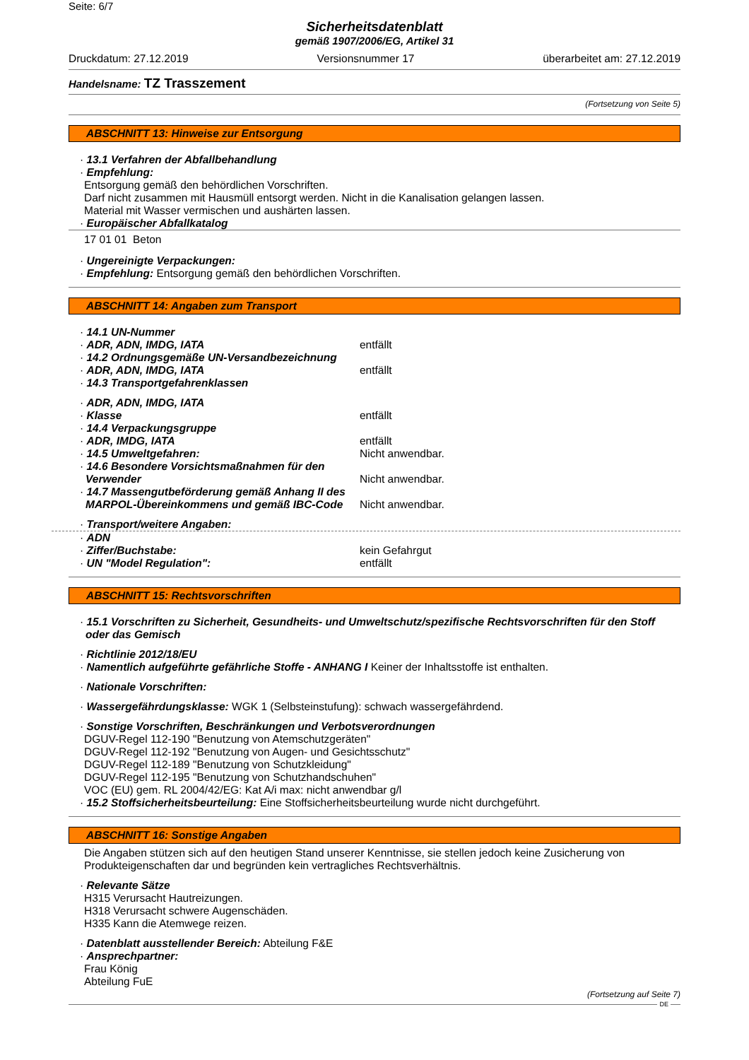Seite: 6/7
Sicherheitsdatenblatt
gemäß 1907/2006/EG, Artikel 31
Druckdatum: 27.12.2019 Versionsnummer 17 überarbeitet am: 27.12.2019
Handelsname: TZ Trasszement
(Fortsetzung von Seite 5)
ABSCHNITT 13: Hinweise zur Entsorgung
· 13.1 Verfahren der Abfallbehandlung
· Empfehlung:
Entsorgung gemäß den behördlichen Vorschriften.
Darf nicht zusammen mit Hausmüll entsorgt werden. Nicht in die Kanalisation gelangen lassen.
Material mit Wasser vermischen und aushärten lassen.
· Europäischer Abfallkatalog
17 01 01 Beton
· Ungereinigte Verpackungen:
· Empfehlung: Entsorgung gemäß den behördlichen Vorschriften.
ABSCHNITT 14: Angaben zum Transport
· 14.1 UN-Nummer
· ADR, ADN, IMDG, IATA entfällt
· 14.2 Ordnungsgemäße UN-Versandbezeichnung
· ADR, ADN, IMDG, IATA entfällt
· 14.3 Transportgefahrenklassen
· ADR, ADN, IMDG, IATA
· Klasse entfällt
· 14.4 Verpackungsgruppe
· ADR, IMDG, IATA entfällt
· 14.5 Umweltgefahren: Nicht anwendbar.
· 14.6 Besondere Vorsichtsmaßnahmen für den Verwender
Nicht anwendbar.
· 14.7 Massengutbeförderung gemäß Anhang II des MARPOL-Übereinkommens und gemäß IBC-Code
Nicht anwendbar.
· Transport/weitere Angaben:
· ADN
· Ziffer/Buchstabe: kein Gefahrgut
· UN "Model Regulation": entfällt
ABSCHNITT 15: Rechtsvorschriften
· 15.1 Vorschriften zu Sicherheit, Gesundheits- und Umweltschutz/spezifische Rechtsvorschriften für den Stoff oder das Gemisch
· Richtlinie 2012/18/EU
· Namentlich aufgeführte gefährliche Stoffe - ANHANG I Keiner der Inhaltsstoffe ist enthalten.
· Nationale Vorschriften:
· Wassergefährdungsklasse: WGK 1 (Selbsteinstufung): schwach wassergefährdend.
· Sonstige Vorschriften, Beschränkungen und Verbotsverordnungen
DGUV-Regel 112-190 "Benutzung von Atemschutzgeräten"
DGUV-Regel 112-192 "Benutzung von Augen- und Gesichtsschutz"
DGUV-Regel 112-189 "Benutzung von Schutzkleidung"
DGUV-Regel 112-195 "Benutzung von Schutzhandschuhen"
VOC (EU) gem. RL 2004/42/EG: Kat A/i max: nicht anwendbar g/l
· 15.2 Stoffsicherheitsbeurteilung: Eine Stoffsicherheitsbeurteilung wurde nicht durchgeführt.
ABSCHNITT 16: Sonstige Angaben
Die Angaben stützen sich auf den heutigen Stand unserer Kenntnisse, sie stellen jedoch keine Zusicherung von Produkteigenschaften dar und begründen kein vertragliches Rechtsverhältnis.
· Relevante Sätze
H315 Verursacht Hautreizungen.
H318 Verursacht schwere Augenschäden.
H335 Kann die Atemwege reizen.
· Datenblatt ausstellender Bereich: Abteilung F&E
· Ansprechpartner:
Frau König
Abteilung FuE
(Fortsetzung auf Seite 7)
DE